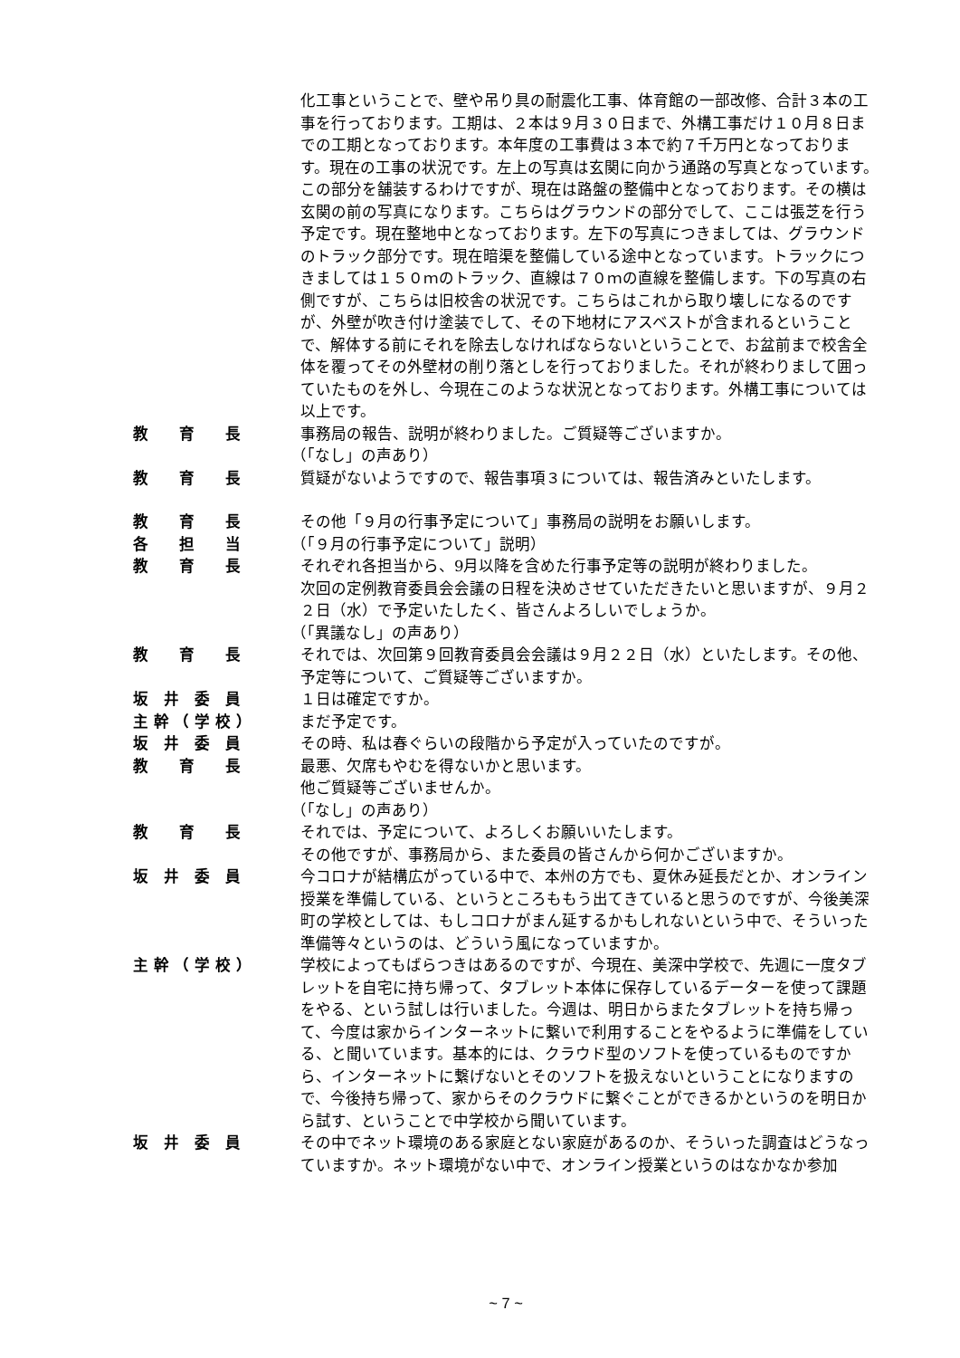化工事ということで、壁や吊り具の耐震化工事、体育館の一部改修、合計３本の工事を行っております。工期は、２本は９月３０日まで、外構工事だけ１０月８日までの工期となっております。本年度の工事費は３本で約７千万円となっております。現在の工事の状況です。左上の写真は玄関に向かう通路の写真となっています。この部分を舗装するわけですが、現在は路盤の整備中となっております。その横は玄関の前の写真になります。こちらはグラウンドの部分でして、ここは張芝を行う予定です。現在整地中となっております。左下の写真につきましては、グラウンドのトラック部分です。現在暗渠を整備している途中となっています。トラックにつきましては１５０ｍのトラック、直線は７０ｍの直線を整備します。下の写真の右側ですが、こちらは旧校舎の状況です。こちらはこれから取り壊しになるのですが、外壁が吹き付け塗装でして、その下地材にアスベストが含まれるということで、解体する前にそれを除去しなければならないということで、お盆前まで校舎全体を覆ってその外壁材の削り落としを行っておりました。それが終わりまして囲っていたものを外し、今現在このような状況となっております。外構工事については以上です。
教　　育　　長 事務局の報告、説明が終わりました。ご質疑等ございますか。
（「なし」の声あり）
教　　育　　長 質疑がないようですので、報告事項３については、報告済みといたします。
教　　育　　長 その他「９月の行事予定について」事務局の説明をお願いします。
各　　担　　当 （「９月の行事予定について」説明）
教　　育　　長 それぞれ各担当から、9月以降を含めた行事予定等の説明が終わりました。
次回の定例教育委員会会議の日程を決めさせていただきたいと思いますが、９月２２日（水）で予定いたしたく、皆さんよろしいでしょうか。
（「異議なし」の声あり）
教　　育　　長 それでは、次回第９回教育委員会会議は９月２２日（水）といたします。その他、予定等について、ご質疑等ございますか。
坂　井　委　員 １日は確定ですか。
主 幹 （ 学 校 ） まだ予定です。
坂　井　委　員 その時、私は春ぐらいの段階から予定が入っていたのですが。
教　　育　　長 最悪、欠席もやむを得ないかと思います。
他ご質疑等ございませんか。
（「なし」の声あり）
教　　育　　長 それでは、予定について、よろしくお願いいたします。
その他ですが、事務局から、また委員の皆さんから何かございますか。
坂　井　委　員 今コロナが結構広がっている中で、本州の方でも、夏休み延長だとか、オンライン授業を準備している、というところももう出てきていると思うのですが、今後美深町の学校としては、もしコロナがまん延するかもしれないという中で、そういった準備等々というのは、どういう風になっていますか。
主 幹 （ 学 校 ） 学校によってもばらつきはあるのですが、今現在、美深中学校で、先週に一度タブレットを自宅に持ち帰って、タブレット本体に保存しているデーターを使って課題をやる、という試しは行いました。今週は、明日からまたタブレットを持ち帰って、今度は家からインターネットに繋いで利用することをやるように準備をしている、と聞いています。基本的には、クラウド型のソフトを使っているものですから、インターネットに繋げないとそのソフトを扱えないということになりますので、今後持ち帰って、家からそのクラウドに繋ぐことができるかというのを明日から試す、ということで中学校から聞いています。
坂　井　委　員 その中でネット環境のある家庭とない家庭があるのか、そういった調査はどうなっていますか。ネット環境がない中で、オンライン授業というのはなかなか参加
~ 7 ~